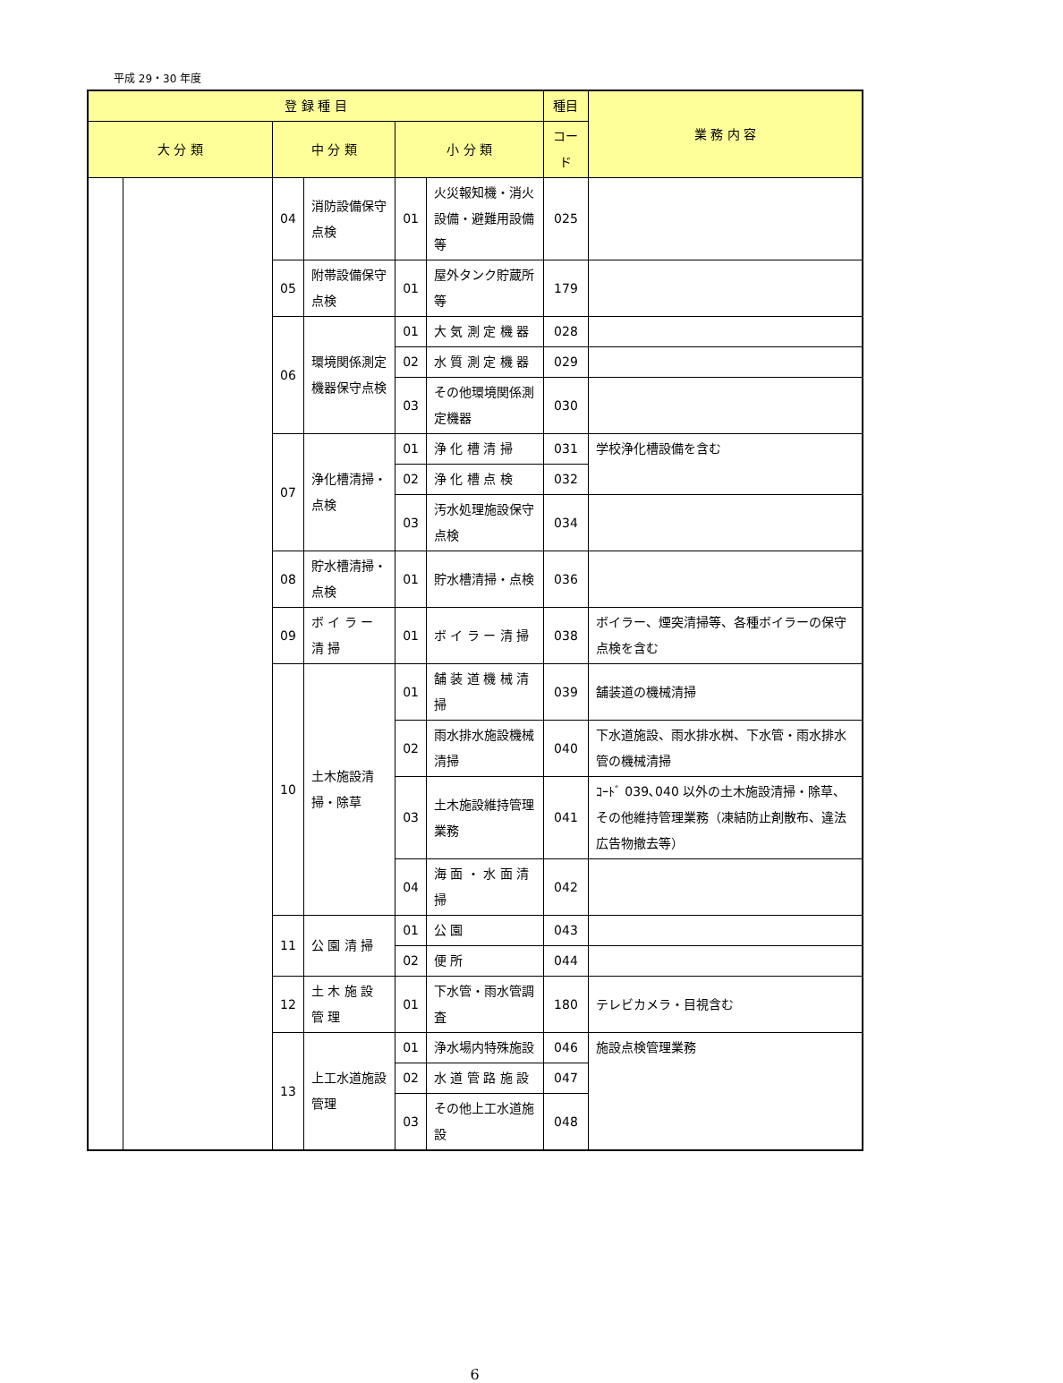平成 29・30 年度
| 登 録 種 目 | | | | | | 種目 | 業 務 内 容 |
| --- | --- | --- | --- | --- | --- | --- | --- |
| 大 分 類 | | 中 分 類 | | 小 分 類 | | コード | |
| | | 04 | 消防設備保守点検 | 01 | 火災報知機・消火設備・避難用設備等 | 025 | |
| | | 05 | 附帯設備保守点検 | 01 | 屋外タンク貯蔵所等 | 179 | |
| | | 06 | 環境関係測定機器保守点検 | 01 | 大 気 測 定 機 器 | 028 | |
| | | | | 02 | 水 質 測 定 機 器 | 029 | |
| | | | | 03 | その他環境関係測定機器 | 030 | |
| | | 07 | 浄化槽清掃・点検 | 01 | 浄 化 槽 清 掃 | 031 | 学校浄化槽設備を含む |
| | | | | 02 | 浄 化 槽 点 検 | 032 | |
| | | | | 03 | 汚水処理施設保守点検 | 034 | |
| | | 08 | 貯水槽清掃・点検 | 01 | 貯水槽清掃・点検 | 036 | |
| | | 09 | ボ イ ラ ー 清 掃 | 01 | ボ イ ラ ー 清 掃 | 038 | ボイラー、煙突清掃等、各種ボイラーの保守点検を含む |
| | | 10 | 土木施設清掃・除草 | 01 | 舗 装 道 機 械 清 掃 | 039 | 舗装道の機械清掃 |
| | | | | 02 | 雨水排水施設機械清掃 | 040 | 下水道施設、雨水排水桝、下水管・雨水排水管の機械清掃 |
| | | | | 03 | 土木施設維持管理業務 | 041 | ｺｰﾄﾞ 039､040 以外の土木施設清掃・除草、その他維持管理業務（凍結防止剤散布、違法広告物撤去等） |
| | | | | 04 | 海 面 ・ 水 面 清 掃 | 042 | |
| | | 11 | 公 園 清 掃 | 01 | 公 園 | 043 | |
| | | | | 02 | 便 所 | 044 | |
| | | 12 | 土 木 施 設 管 理 | 01 | 下水管・雨水管調査 | 180 | テレビカメラ・目視含む |
| | | 13 | 上工水道施設管理 | 01 | 浄水場内特殊施設 | 046 | 施設点検管理業務 |
| | | | | 02 | 水 道 管 路 施 設 | 047 | |
| | | | | 03 | その他上工水道施設 | 048 | |
6